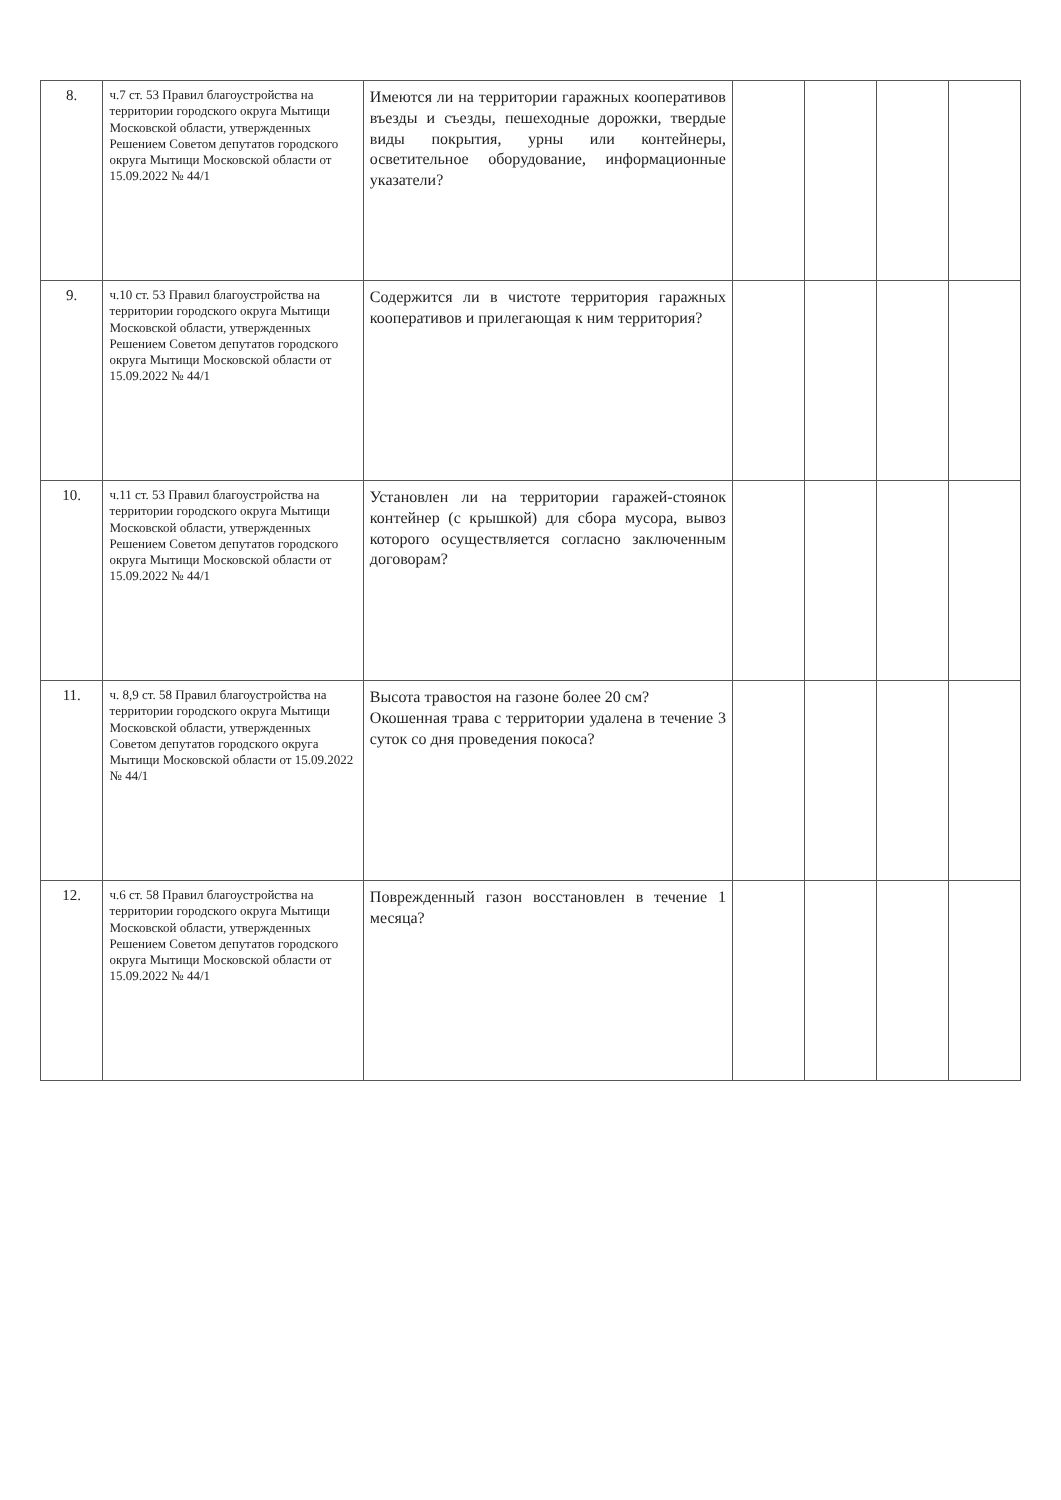| 8. | ч.7 ст. 53 Правил благоустройства на территории городского округа Мытищи Московской области, утвержденных Решением Советом депутатов городского округа Мытищи Московской области от 15.09.2022 № 44/1 | Имеются ли на территории гаражных кооперативов въезды и съезды, пешеходные дорожки, твердые виды покрытия, урны или контейнеры, осветительное оборудование, информационные указатели? | | | | |
| 9. | ч.10 ст. 53 Правил благоустройства на территории городского округа Мытищи Московской области, утвержденных Решением Советом депутатов городского округа Мытищи Московской области от 15.09.2022 № 44/1 | Содержится ли в чистоте территория гаражных кооперативов и прилегающая к ним территория? | | | | |
| 10. | ч.11 ст. 53 Правил благоустройства на территории городского округа Мытищи Московской области, утвержденных Решением Советом депутатов городского округа Мытищи Московской области от 15.09.2022 № 44/1 | Установлен ли на территории гаражей-стоянок контейнер (с крышкой) для сбора мусора, вывоз которого осуществляется согласно заключенным договорам? | | | | |
| 11. | ч. 8,9 ст. 58 Правил благоустройства на территории городского округа Мытищи Московской области, утвержденных Советом депутатов городского округа Мытищи Московской области от 15.09.2022 № 44/1 | Высота травостоя на газоне более 20 см? Окошенная трава с территории удалена в течение 3 суток со дня проведения покоса? | | | | |
| 12. | ч.6 ст. 58 Правил благоустройства на территории городского округа Мытищи Московской области, утвержденных Решением Советом депутатов городского округа Мытищи Московской области от 15.09.2022 № 44/1 | Поврежденный газон восстановлен в течение 1 месяца? | | | | |